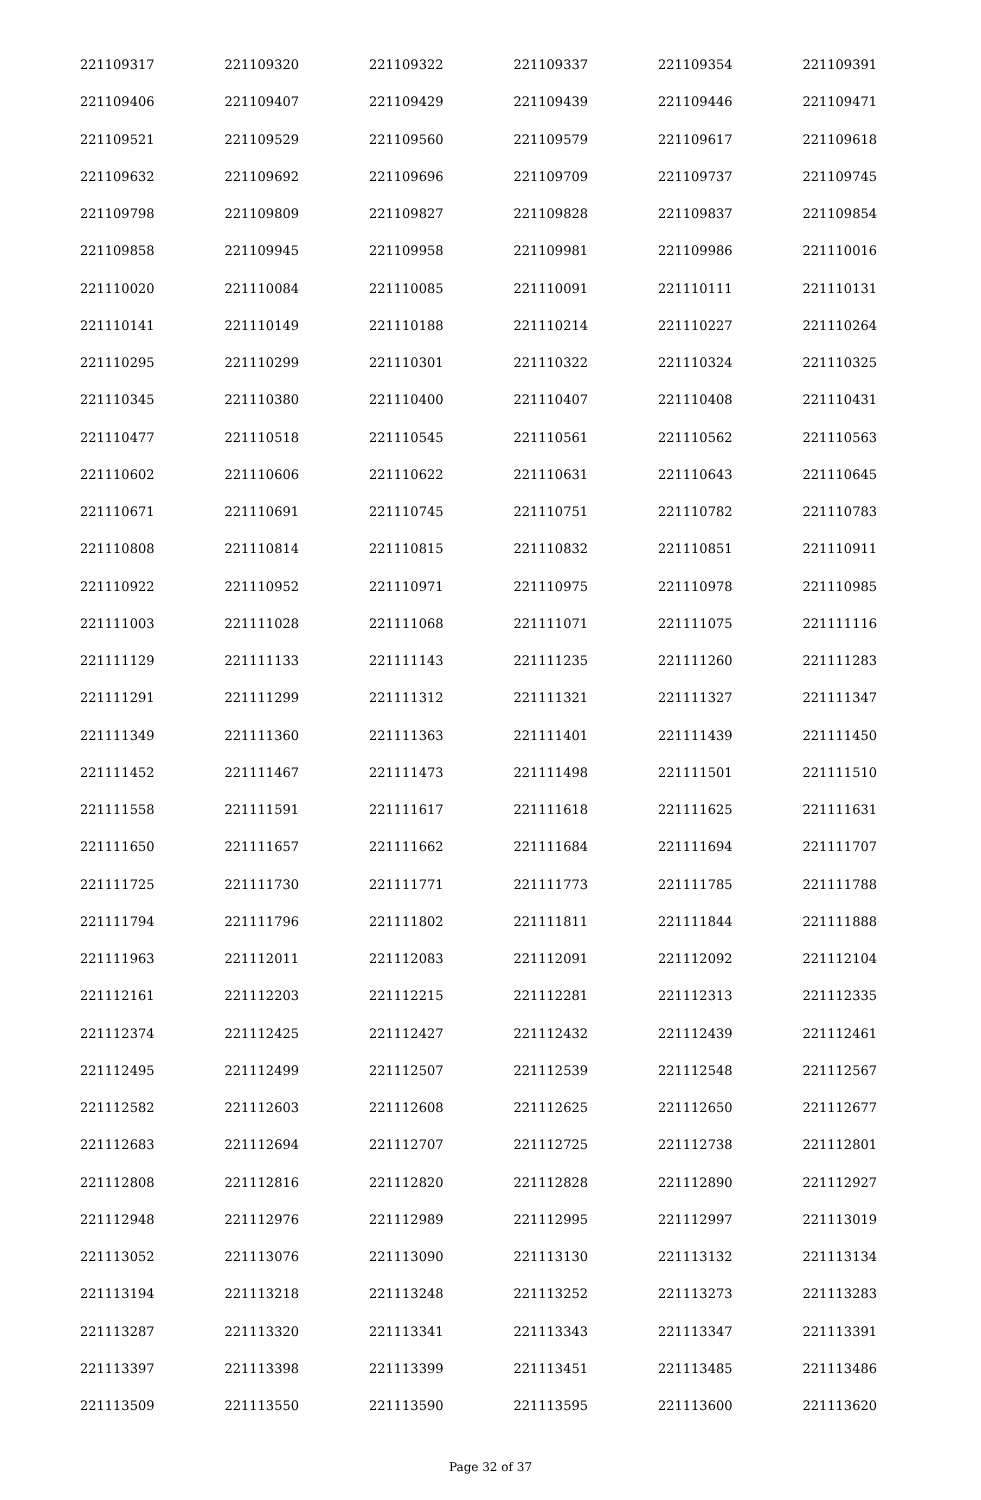| 221109317 | 221109320 | 221109322 | 221109337 | 221109354 | 221109391 |
| 221109406 | 221109407 | 221109429 | 221109439 | 221109446 | 221109471 |
| 221109521 | 221109529 | 221109560 | 221109579 | 221109617 | 221109618 |
| 221109632 | 221109692 | 221109696 | 221109709 | 221109737 | 221109745 |
| 221109798 | 221109809 | 221109827 | 221109828 | 221109837 | 221109854 |
| 221109858 | 221109945 | 221109958 | 221109981 | 221109986 | 221110016 |
| 221110020 | 221110084 | 221110085 | 221110091 | 221110111 | 221110131 |
| 221110141 | 221110149 | 221110188 | 221110214 | 221110227 | 221110264 |
| 221110295 | 221110299 | 221110301 | 221110322 | 221110324 | 221110325 |
| 221110345 | 221110380 | 221110400 | 221110407 | 221110408 | 221110431 |
| 221110477 | 221110518 | 221110545 | 221110561 | 221110562 | 221110563 |
| 221110602 | 221110606 | 221110622 | 221110631 | 221110643 | 221110645 |
| 221110671 | 221110691 | 221110745 | 221110751 | 221110782 | 221110783 |
| 221110808 | 221110814 | 221110815 | 221110832 | 221110851 | 221110911 |
| 221110922 | 221110952 | 221110971 | 221110975 | 221110978 | 221110985 |
| 221111003 | 221111028 | 221111068 | 221111071 | 221111075 | 221111116 |
| 221111129 | 221111133 | 221111143 | 221111235 | 221111260 | 221111283 |
| 221111291 | 221111299 | 221111312 | 221111321 | 221111327 | 221111347 |
| 221111349 | 221111360 | 221111363 | 221111401 | 221111439 | 221111450 |
| 221111452 | 221111467 | 221111473 | 221111498 | 221111501 | 221111510 |
| 221111558 | 221111591 | 221111617 | 221111618 | 221111625 | 221111631 |
| 221111650 | 221111657 | 221111662 | 221111684 | 221111694 | 221111707 |
| 221111725 | 221111730 | 221111771 | 221111773 | 221111785 | 221111788 |
| 221111794 | 221111796 | 221111802 | 221111811 | 221111844 | 221111888 |
| 221111963 | 221112011 | 221112083 | 221112091 | 221112092 | 221112104 |
| 221112161 | 221112203 | 221112215 | 221112281 | 221112313 | 221112335 |
| 221112374 | 221112425 | 221112427 | 221112432 | 221112439 | 221112461 |
| 221112495 | 221112499 | 221112507 | 221112539 | 221112548 | 221112567 |
| 221112582 | 221112603 | 221112608 | 221112625 | 221112650 | 221112677 |
| 221112683 | 221112694 | 221112707 | 221112725 | 221112738 | 221112801 |
| 221112808 | 221112816 | 221112820 | 221112828 | 221112890 | 221112927 |
| 221112948 | 221112976 | 221112989 | 221112995 | 221112997 | 221113019 |
| 221113052 | 221113076 | 221113090 | 221113130 | 221113132 | 221113134 |
| 221113194 | 221113218 | 221113248 | 221113252 | 221113273 | 221113283 |
| 221113287 | 221113320 | 221113341 | 221113343 | 221113347 | 221113391 |
| 221113397 | 221113398 | 221113399 | 221113451 | 221113485 | 221113486 |
| 221113509 | 221113550 | 221113590 | 221113595 | 221113600 | 221113620 |
Page 32 of 37